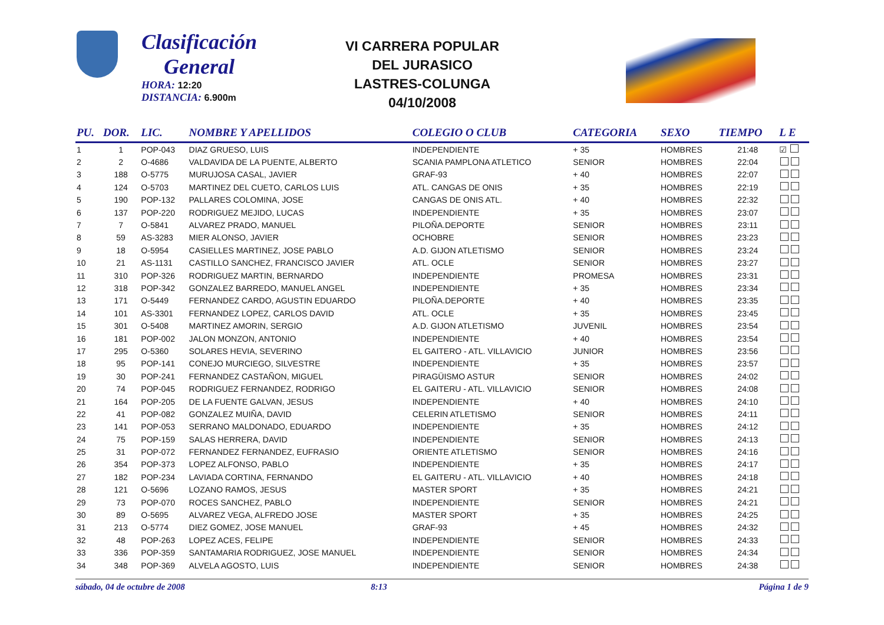Clasificación
General
HORA: 12:20
DISTANCIA: 6.900m
VI CARRERA POPULAR
DEL JURASICO
LASTRES-COLUNGA
04/10/2008
| PU. | DOR. | LIC. | NOMBRE Y APELLIDOS | COLEGIO O CLUB | CATEGORIA | SEXO | TIEMPO | L E |
| --- | --- | --- | --- | --- | --- | --- | --- | --- |
| 1 | 1 | POP-043 | DIAZ GRUESO, LUIS | INDEPENDIENTE | + 35 | HOMBRES | 21:48 | ☑ |
| 2 | 2 | O-4686 | VALDAVIDA DE LA PUENTE, ALBERTO | SCANIA PAMPLONA ATLETICO | SENIOR | HOMBRES | 22:04 | |
| 3 | 188 | O-5775 | MURUJOSA CASAL, JAVIER | GRAF-93 | + 40 | HOMBRES | 22:07 | |
| 4 | 124 | O-5703 | MARTINEZ DEL CUETO, CARLOS LUIS | ATL. CANGAS DE ONIS | + 35 | HOMBRES | 22:19 | |
| 5 | 190 | POP-132 | PALLARES COLOMINA, JOSE | CANGAS DE ONIS ATL. | + 40 | HOMBRES | 22:32 | |
| 6 | 137 | POP-220 | RODRIGUEZ MEJIDO, LUCAS | INDEPENDIENTE | + 35 | HOMBRES | 23:07 | |
| 7 | 7 | O-5841 | ALVAREZ PRADO, MANUEL | PILOÑA.DEPORTE | SENIOR | HOMBRES | 23:11 | |
| 8 | 59 | AS-3283 | MIER ALONSO, JAVIER | OCHOBRE | SENIOR | HOMBRES | 23:23 | |
| 9 | 18 | O-5954 | CASIELLES MARTINEZ, JOSE PABLO | A.D. GIJON ATLETISMO | SENIOR | HOMBRES | 23:24 | |
| 10 | 21 | AS-1131 | CASTILLO SANCHEZ, FRANCISCO JAVIER | ATL. OCLE | SENIOR | HOMBRES | 23:27 | |
| 11 | 310 | POP-326 | RODRIGUEZ MARTIN, BERNARDO | INDEPENDIENTE | PROMESA | HOMBRES | 23:31 | |
| 12 | 318 | POP-342 | GONZALEZ BARREDO, MANUEL ANGEL | INDEPENDIENTE | + 35 | HOMBRES | 23:34 | |
| 13 | 171 | O-5449 | FERNANDEZ CARDO, AGUSTIN EDUARDO | PILOÑA.DEPORTE | + 40 | HOMBRES | 23:35 | |
| 14 | 101 | AS-3301 | FERNANDEZ LOPEZ, CARLOS DAVID | ATL. OCLE | + 35 | HOMBRES | 23:45 | |
| 15 | 301 | O-5408 | MARTINEZ AMORIN, SERGIO | A.D. GIJON ATLETISMO | JUVENIL | HOMBRES | 23:54 | |
| 16 | 181 | POP-002 | JALON MONZON, ANTONIO | INDEPENDIENTE | + 40 | HOMBRES | 23:54 | |
| 17 | 295 | O-5360 | SOLARES HEVIA, SEVERINO | EL GAITERO - ATL. VILLAVICIO | JUNIOR | HOMBRES | 23:56 | |
| 18 | 95 | POP-141 | CONEJO MURCIEGO, SILVESTRE | INDEPENDIENTE | + 35 | HOMBRES | 23:57 | |
| 19 | 30 | POP-241 | FERNANDEZ CASTAÑON, MIGUEL | PIRAGÜISMO ASTUR | SENIOR | HOMBRES | 24:02 | |
| 20 | 74 | POP-045 | RODRIGUEZ FERNANDEZ, RODRIGO | EL GAITERU - ATL. VILLAVICIO | SENIOR | HOMBRES | 24:08 | |
| 21 | 164 | POP-205 | DE LA FUENTE GALVAN, JESUS | INDEPENDIENTE | + 40 | HOMBRES | 24:10 | |
| 22 | 41 | POP-082 | GONZALEZ MUIÑA, DAVID | CELERIN ATLETISMO | SENIOR | HOMBRES | 24:11 | |
| 23 | 141 | POP-053 | SERRANO MALDONADO, EDUARDO | INDEPENDIENTE | + 35 | HOMBRES | 24:12 | |
| 24 | 75 | POP-159 | SALAS HERRERA, DAVID | INDEPENDIENTE | SENIOR | HOMBRES | 24:13 | |
| 25 | 31 | POP-072 | FERNANDEZ FERNANDEZ, EUFRASIO | ORIENTE ATLETISMO | SENIOR | HOMBRES | 24:16 | |
| 26 | 354 | POP-373 | LOPEZ ALFONSO, PABLO | INDEPENDIENTE | + 35 | HOMBRES | 24:17 | |
| 27 | 182 | POP-234 | LAVIADA CORTINA, FERNANDO | EL GAITERU - ATL. VILLAVICIO | + 40 | HOMBRES | 24:18 | |
| 28 | 121 | O-5696 | LOZANO RAMOS, JESUS | MASTER SPORT | + 35 | HOMBRES | 24:21 | |
| 29 | 73 | POP-070 | ROCES SANCHEZ, PABLO | INDEPENDIENTE | SENIOR | HOMBRES | 24:21 | |
| 30 | 89 | O-5695 | ALVAREZ VEGA, ALFREDO JOSE | MASTER SPORT | + 35 | HOMBRES | 24:25 | |
| 31 | 213 | O-5774 | DIEZ GOMEZ, JOSE MANUEL | GRAF-93 | + 45 | HOMBRES | 24:32 | |
| 32 | 48 | POP-263 | LOPEZ ACES, FELIPE | INDEPENDIENTE | SENIOR | HOMBRES | 24:33 | |
| 33 | 336 | POP-359 | SANTAMARIA RODRIGUEZ, JOSE MANUEL | INDEPENDIENTE | SENIOR | HOMBRES | 24:34 | |
| 34 | 348 | POP-369 | ALVELA AGOSTO, LUIS | INDEPENDIENTE | SENIOR | HOMBRES | 24:38 | |
sábado, 04 de octubre de 2008 8:13 Página 1 de 9